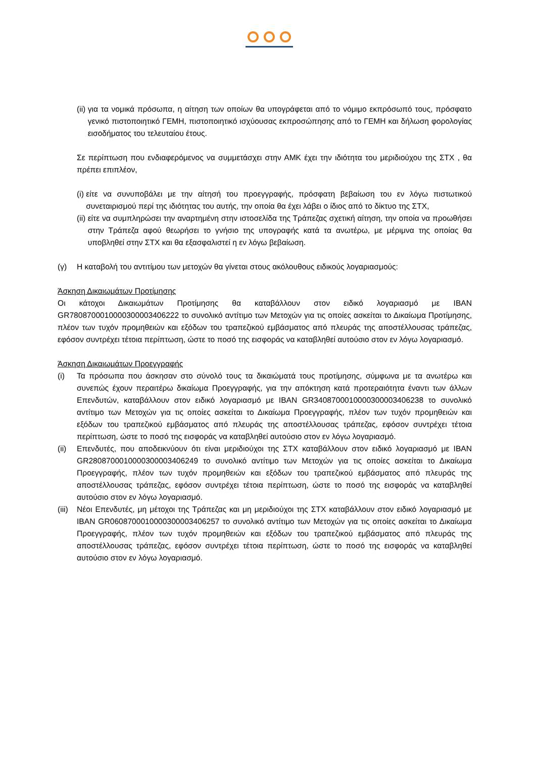(ii) για τα νομικά πρόσωπα, η αίτηση των οποίων θα υπογράφεται από το νόμιμο εκπρόσωπό τους, πρόσφατο γενικό πιστοποιητικό ΓΕΜΗ, πιστοποιητικό ισχύουσας εκπροσώπησης από το ΓΕΜΗ και δήλωση φορολογίας εισοδήματος του τελευταίου έτους.
Σε περίπτωση που ενδιαφερόμενος να συμμετάσχει στην ΑΜΚ έχει την ιδιότητα του μεριδιούχου της ΣΤΧ , θα πρέπει επιπλέον,
(i) είτε να συνυποβάλει με την αίτησή του προεγγραφής, πρόσφατη βεβαίωση του εν λόγω πιστωτικού συνεταιρισμού περί της ιδιότητας του αυτής, την οποία θα έχει λάβει ο ίδιος από το δίκτυο της ΣΤΧ,
(ii) είτε να συμπληρώσει την αναρτημένη στην ιστοσελίδα της Τράπεζας σχετική αίτηση, την οποία να προωθήσει στην Τράπεζα αφού θεωρήσει το γνήσιο της υπογραφής κατά τα ανωτέρω, με μέριμνα της οποίας θα υποβληθεί στην ΣΤΧ και θα εξασφαλιστεί η εν λόγω βεβαίωση.
(γ) Η καταβολή του αντιτίμου των μετοχών θα γίνεται στους ακόλουθους ειδικούς λογαριασμούς:
Άσκηση Δικαιωμάτων Προτίμησης
Οι κάτοχοι Δικαιωμάτων Προτίμησης θα καταβάλλουν στον ειδικό λογαριασμό με IBAN GR7808700010000300003406222 το συνολικό αντίτιμο των Μετοχών για τις οποίες ασκείται το Δικαίωμα Προτίμησης, πλέον των τυχόν προμηθειών και εξόδων του τραπεζικού εμβάσματος από πλευράς της αποστέλλουσας τράπεζας, εφόσον συντρέχει τέτοια περίπτωση, ώστε το ποσό της εισφοράς να καταβληθεί αυτούσιο στον εν λόγω λογαριασμό.
Άσκηση Δικαιωμάτων Προεγγραφής
(i) Τα πρόσωπα που άσκησαν στο σύνολό τους τα δικαιώματά τους προτίμησης, σύμφωνα με τα ανωτέρω και συνεπώς έχουν περαιτέρω δικαίωμα Προεγγραφής, για την απόκτηση κατά προτεραιότητα έναντι των άλλων Επενδυτών, καταβάλλουν στον ειδικό λογαριασμό με IBAN GR3408700010000300003406238 το συνολικό αντίτιμο των Μετοχών για τις οποίες ασκείται το Δικαίωμα Προεγγραφής, πλέον των τυχόν προμηθειών και εξόδων του τραπεζικού εμβάσματος από πλευράς της αποστέλλουσας τράπεζας, εφόσον συντρέχει τέτοια περίπτωση, ώστε το ποσό της εισφοράς να καταβληθεί αυτούσιο στον εν λόγω λογαριασμό.
(ii) Επενδυτές, που αποδεικνύουν ότι είναι μεριδιούχοι της ΣΤΧ καταβάλλουν στον ειδικό λογαριασμό με IBAN GR2808700010000300003406249 το συνολικό αντίτιμο των Μετοχών για τις οποίες ασκείται το Δικαίωμα Προεγγραφής, πλέον των τυχόν προμηθειών και εξόδων του τραπεζικού εμβάσματος από πλευράς της αποστέλλουσας τράπεζας, εφόσον συντρέχει τέτοια περίπτωση, ώστε το ποσό της εισφοράς να καταβληθεί αυτούσιο στον εν λόγω λογαριασμό.
(iii) Νέοι Επενδυτές, μη μέτοχοι της Τράπεζας και μη μεριδιούχοι της ΣΤΧ καταβάλλουν στον ειδικό λογαριασμό με IBAN GR0608700010000300003406257 το συνολικό αντίτιμο των Μετοχών για τις οποίες ασκείται το Δικαίωμα Προεγγραφής, πλέον των τυχόν προμηθειών και εξόδων του τραπεζικού εμβάσματος από πλευράς της αποστέλλουσας τράπεζας, εφόσον συντρέχει τέτοια περίπτωση, ώστε το ποσό της εισφοράς να καταβληθεί αυτούσιο στον εν λόγω λογαριασμό.